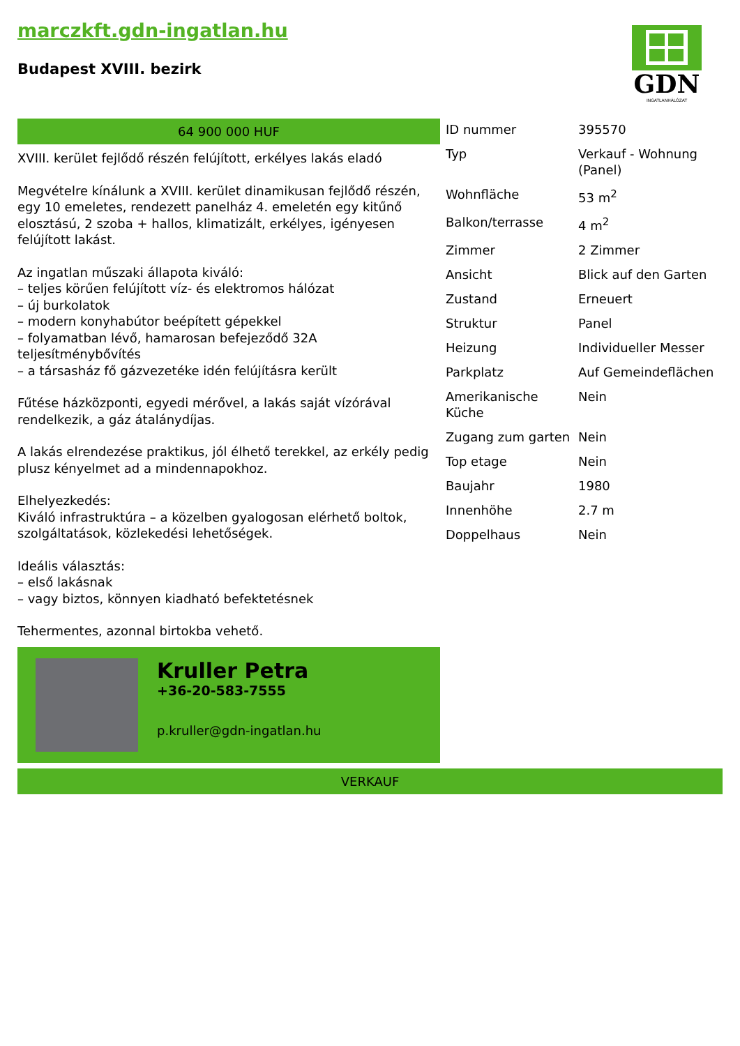marczkft.gdn-ingatlan.hu
Budapest XVIII. bezirk
GDN
INGATLANHÁLÓZAT
64 900 000 HUF
XVIII. kerület fejlődő részén felújított, erkélyes lakás eladó
Megvételre kínálunk a XVIII. kerület dinamikusan fejlődő részén, egy 10 emeletes, rendezett panelház 4. emeletén egy kitűnő elosztású, 2 szoba + hallos, klimatizált, erkélyes, igényesen felújított lakást.
Az ingatlan műszaki állapota kiváló:
– teljes körűen felújított víz- és elektromos hálózat
– új burkolatok
– modern konyhabútor beépített gépekkel
– folyamatban lévő, hamarosan befejeződő 32A teljesítménybővítés
– a társasház fő gázvezetéke idén felújításra került
Fűtése házközponti, egyedi mérővel, a lakás saját vízórával rendelkezik, a gáz átalánydíjas.
A lakás elrendezése praktikus, jól élhető terekkel, az erkély pedig plusz kényelmet ad a mindennapokhoz.
Elhelyezkedés:
Kiváló infrastruktúra – a közelben gyalogosan elérhető boltok, szolgáltatások, közlekedési lehetőségek.
Ideális választás:
– első lakásnak
– vagy biztos, könnyen kiadható befektetésnek
Tehermentes, azonnal birtokba vehető.
Kruller Petra
+36-20-583-7555
p.kruller@gdn-ingatlan.hu
| ID nummer | 395570 |
| Typ | Verkauf - Wohnung (Panel) |
| Wohnfläche | 53 m<sup>2</sup> |
| Balkon/terrasse | 4 m<sup>2</sup> |
| Zimmer | 2 Zimmer |
| Ansicht | Blick auf den Garten |
| Zustand | Erneuert |
| Struktur | Panel |
| Heizung | Individueller Messer |
| Parkplatz | Auf Gemeindeflächen |
| Amerikanische Küche | Nein |
| Zugang zum garten | Nein |
| Top etage | Nein |
| Baujahr | 1980 |
| Innenhöhe | 2.7 m |
| Doppelhaus | Nein |
VERKAUF